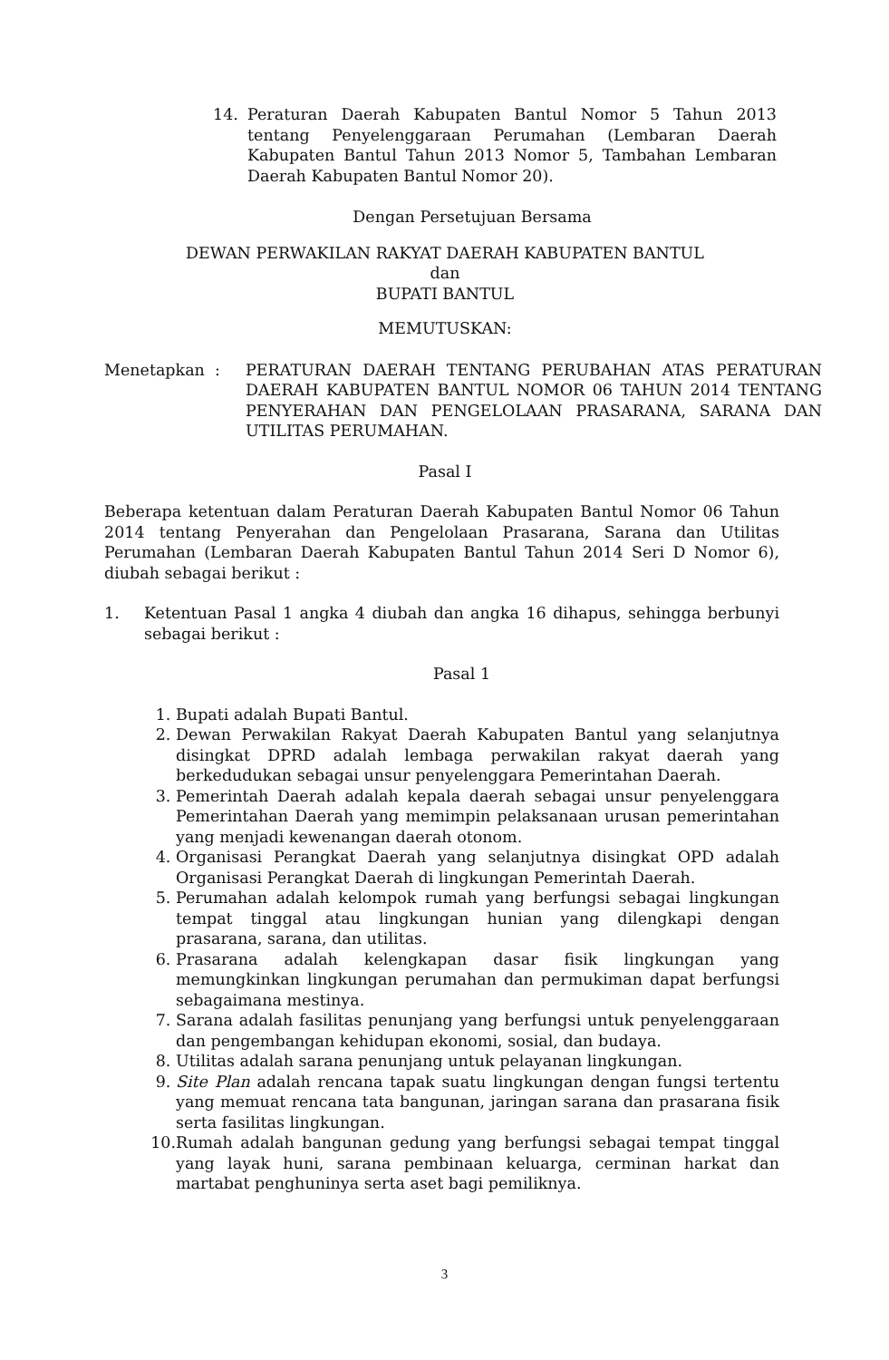14. Peraturan Daerah Kabupaten Bantul Nomor 5 Tahun 2013 tentang Penyelenggaraan Perumahan (Lembaran Daerah Kabupaten Bantul Tahun 2013 Nomor 5, Tambahan Lembaran Daerah Kabupaten Bantul Nomor 20).
Dengan Persetujuan Bersama
DEWAN PERWAKILAN RAKYAT DAERAH KABUPATEN BANTUL
dan
BUPATI BANTUL
MEMUTUSKAN:
Menetapkan : PERATURAN DAERAH TENTANG PERUBAHAN ATAS PERATURAN DAERAH KABUPATEN BANTUL NOMOR 06 TAHUN 2014 TENTANG PENYERAHAN DAN PENGELOLAAN PRASARANA, SARANA DAN UTILITAS PERUMAHAN.
Pasal I
Beberapa ketentuan dalam Peraturan Daerah Kabupaten Bantul Nomor 06 Tahun 2014 tentang Penyerahan dan Pengelolaan Prasarana, Sarana dan Utilitas Perumahan (Lembaran Daerah Kabupaten Bantul Tahun 2014 Seri D Nomor 6), diubah sebagai berikut :
1. Ketentuan Pasal 1 angka 4 diubah dan angka 16 dihapus, sehingga berbunyi sebagai berikut :
Pasal 1
1. Bupati adalah Bupati Bantul.
2. Dewan Perwakilan Rakyat Daerah Kabupaten Bantul yang selanjutnya disingkat DPRD adalah lembaga perwakilan rakyat daerah yang berkedudukan sebagai unsur penyelenggara Pemerintahan Daerah.
3. Pemerintah Daerah adalah kepala daerah sebagai unsur penyelenggara Pemerintahan Daerah yang memimpin pelaksanaan urusan pemerintahan yang menjadi kewenangan daerah otonom.
4. Organisasi Perangkat Daerah yang selanjutnya disingkat OPD adalah Organisasi Perangkat Daerah di lingkungan Pemerintah Daerah.
5. Perumahan adalah kelompok rumah yang berfungsi sebagai lingkungan tempat tinggal atau lingkungan hunian yang dilengkapi dengan prasarana, sarana, dan utilitas.
6. Prasarana adalah kelengkapan dasar fisik lingkungan yang memungkinkan lingkungan perumahan dan permukiman dapat berfungsi sebagaimana mestinya.
7. Sarana adalah fasilitas penunjang yang berfungsi untuk penyelenggaraan dan pengembangan kehidupan ekonomi, sosial, dan budaya.
8. Utilitas adalah sarana penunjang untuk pelayanan lingkungan.
9. Site Plan adalah rencana tapak suatu lingkungan dengan fungsi tertentu yang memuat rencana tata bangunan, jaringan sarana dan prasarana fisik serta fasilitas lingkungan.
10. Rumah adalah bangunan gedung yang berfungsi sebagai tempat tinggal yang layak huni, sarana pembinaan keluarga, cerminan harkat dan martabat penghuninya serta aset bagi pemiliknya.
3